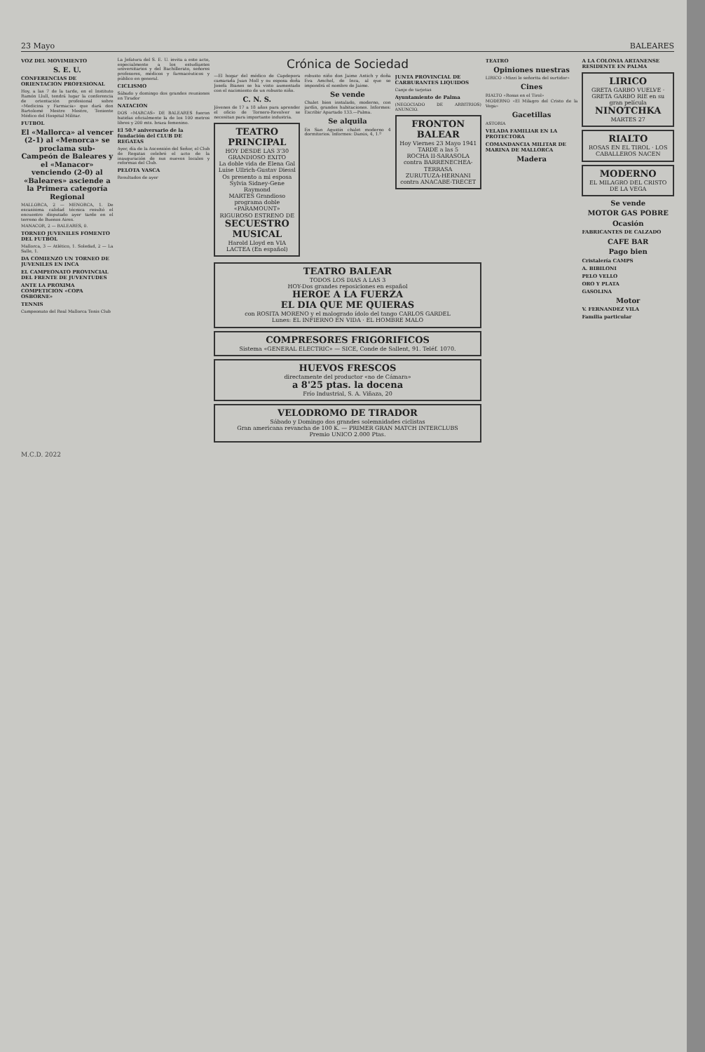23 Mayo BALEARES
VOZ DEL MOVIMIENTO
S. E. U.
CONFERENCIAS DE ORIENTACION PROFESIONAL
Hoy, a las 7 de la tarde, en el Instituto Ramón Llull, tendrá lugar la conferencia de orientación profesional sobre «Medicina y Farmacia» que dará don Bartolomé Mestre Mestre, Teniente Médico del Hospital Militar.
FUTBOL
El «Mallorca» al vencer (2-1) al «Menorca» se proclama sub-Campeón de Baleares y el «Manacor» venciendo (2-0) al «Baleares» asciende a la Primera categoría Regional
MALLORCA, 2 — MENORCA, 1. De escasísima calidad técnica resultó el encuentro disputado ayer tarde en el terreno de Buenos Aires.
MANACOR, 2 — BALEARES, 0.
TORNEO JUVENILES FOMENTO DEL FUTBOL
Mallorca, 3 — Atlético, 1. Soledad, 2 — La Salle, 1.
DA COMIENZO UN TORNEO DE JUVENILES EN INCA
EL CAMPEONATO PROVINCIAL DEL FRENTE DE JUVENTUDES
ANTE LA PROXIMA COMPETICION «COPA OSBORNE»
TENNIS
Campeonato del Real Mallorca Tenis Club
La Jefatura del S. E. U. invita a este acto, especialmente a los estudiantes universitarios y del Bachillerato, señores profesores, médicos y farmacéuticos y público en general.
CICLISMO
Sábado y domingo dos grandes reuniones en Tirador
NATACION
DOS «MARCAS» DE BALEARES fueron batidas oficialmente la de los 100 metros libres y 200 mts. braza femenino.
El 50.º aniversario de la fundación del CLUB DE REGATAS
Ayer, día de la Ascensión del Señor, el Club de Regatas celebró el acto de la inauguración de sus nuevos locales y reformas del Club.
PELOTA VASCA
Resultados de ayer
Crónica de Sociedad
—El hogar del médico de Capdepera camarada Juan Moll y su esposa doña Josefa Bianes se ha visto aumentado con el nacimiento de un robusto niño.
C. N. S.
Jóvenes de 17 a 18 años para aprender el oficio de Tornero-Revolver se necesitan para importante industria.
TEATRO PRINCIPAL
HOY DESDE LAS 3'30 GRANDIOSO EXITO
La doble vida de Elena Gal
Luise Ullrich-Gustav Diessl
Os presento a mi esposa
Sylvia Sidney-Gene Raymond
MARTES Grandioso programa doble «PARAMOUNT» RIGUROSO ESTRENO DE
SECUESTRO MUSICAL
Harold Lloyd en VIA LACTEA (En español)
robusto niño don Jaime Antich y doña Eva Amchel, de Inca, al que se impondrá el nombre de Jaime.
Se vende
Chalet bien instalado, moderno, con jardín, grandes habitaciones. Informes: Escribir Apartado 133.—Palma.
Se alquila
En San Agustín chalet moderno 4 dormitorios. Informes: Danús, 4, 1.º
JUNTA PROVINCIAL DE CARBURANTES LIQUIDOS
Canje de tarjetas
Ayuntamiento de Palma
(NEGOCIADO DE ARBITRIOS) ANUNCIO.
FRONTON BALEAR
Hoy Viernes 23 Mayo 1941 TARDE a las 5
ROCHA II-SARASOLA contra BARRENECHEA-TERRASA
ZURUTUZA-HERNANI contra ANACABE-TRECET
TEATRO BALEAR
TODOS LOS DIAS A LAS 3
HOY-Dos grandes reposiciones en español
HEROE A LA FUERZA
EL DIA QUE ME QUIERAS
con ROSITA MORENO y el malogrado ídolo del tango CARLOS GARDEL
Lunes: EL INFIERNO EN VIDA · EL HOMBRE MALO
COMPRESORES FRIGORIFICOS
Sistema «GENERAL ELECTRIC» — SICE, Conde de Sallent, 91. Teléf. 1070.
HUEVOS FRESCOS
directamente del productor «no de Cámara»
a 8'25 ptas. la docena
Frío Industrial, S. A. Viñaza, 20
VELODROMO DE TIRADOR
Sábado y Domingo dos grandes solemnidades ciclistas
Gran americana revancha de 100 K. — PRIMER GRAN MATCH INTERCLUBS
Premio UNICO 2.000 Ptas.
TEATRO
Opiniones nuestras
LIRICO «Mizzi le señorita del surtidor»
Cines
RIALTO «Rosas en el Tirol»
MODERNO «El Milagro del Cristo de la Vega»
Gacetillas
ASTORIA
VELADA FAMILIAR EN LA PROTECTORA
COMANDANCIA MILITAR DE MARINA DE MALLORCA
Madera
A LA COLONIA ARTANENSE RESIDENTE EN PALMA
LIRICO
GRETA GARBO VUELVE · GRETA GARBO RIE en su gran película
NINOTCHKA
MARTES 27
RIALTO
ROSAS EN EL TIROL · LOS CABALLEROS NACEN
MODERNO
EL MILAGRO DEL CRISTO DE LA VEGA
Se vende
MOTOR GAS POBRE
Ocasión
FABRICANTES DE CALZADO
CAFE BAR
Pago bien
Cristalería CAMPS
A. BIBILONI
PELO VELLO
ORO Y PLATA
GASOLINA
Motor
V. FERNANDEZ VILA
Familia particular
M.C.D. 2022